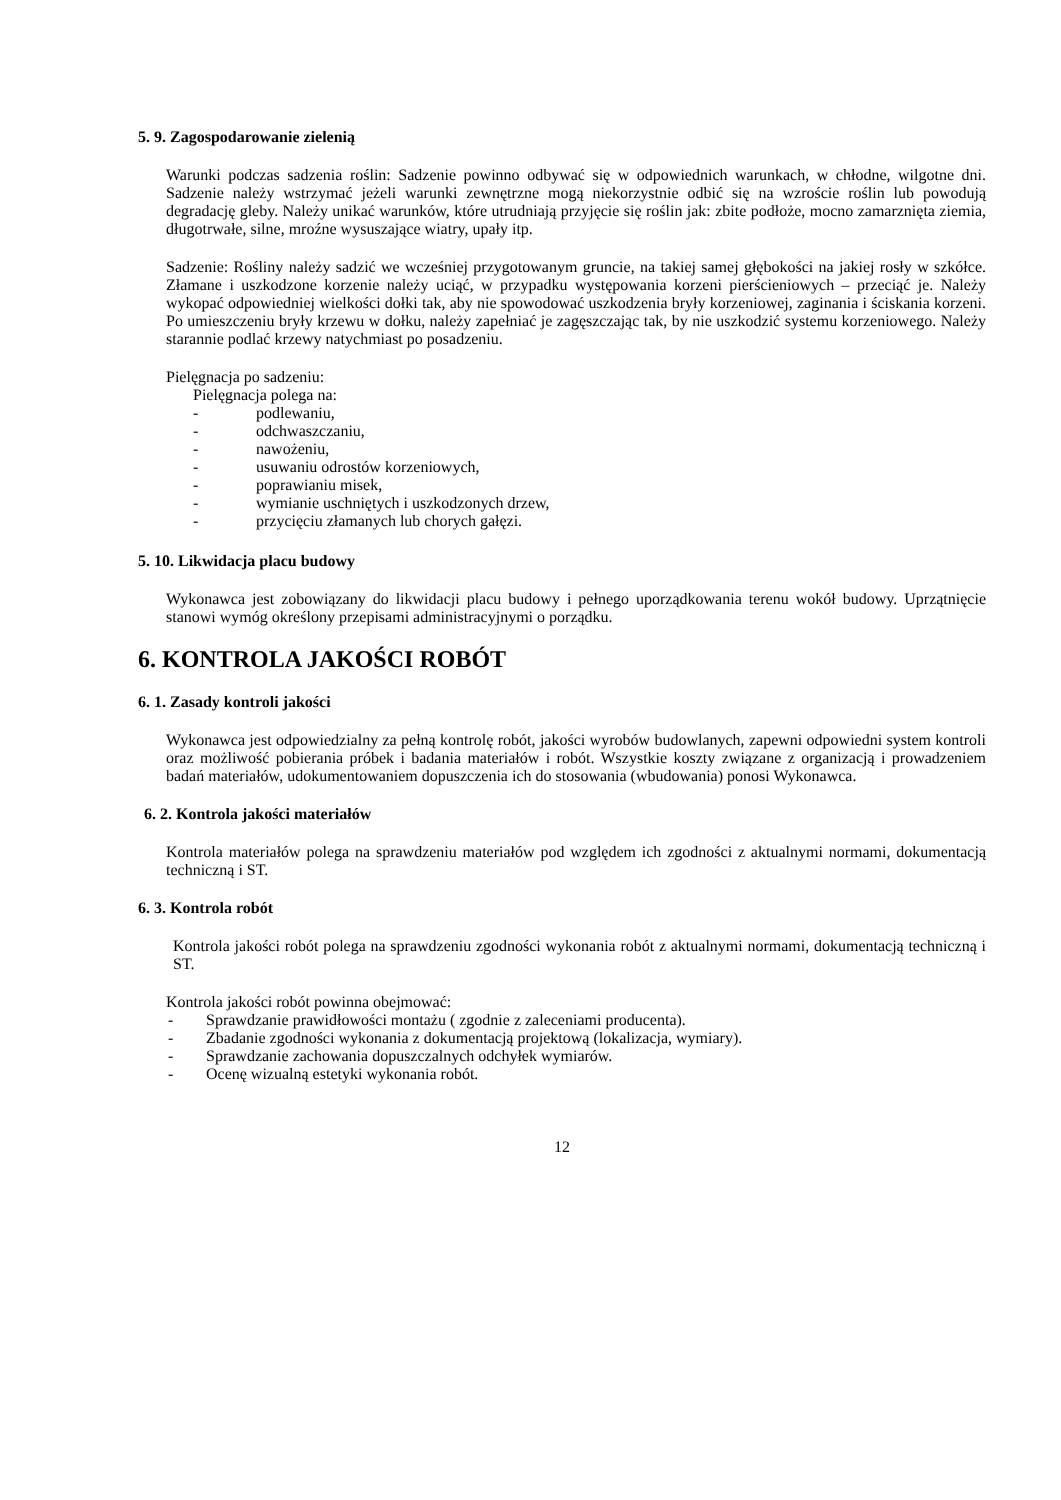5. 9. Zagospodarowanie zielenią
Warunki podczas sadzenia roślin: Sadzenie powinno odbywać się w odpowiednich warunkach, w chłodne, wilgotne dni. Sadzenie należy wstrzymać jeżeli warunki zewnętrzne mogą niekorzystnie odbić się na wzroście roślin lub powodują degradację gleby. Należy unikać warunków, które utrudniają przyjęcie się roślin jak: zbite podłoże, mocno zamarznięta ziemia, długotrwałe, silne, mroźne wysuszające wiatry, upały itp.
Sadzenie: Rośliny należy sadzić we wcześniej przygotowanym gruncie, na takiej samej głębokości na jakiej rosły w szkółce. Złamane i uszkodzone korzenie należy uciąć, w przypadku występowania korzeni pierścieniowych – przeciąć je. Należy wykopać odpowiedniej wielkości dołki tak, aby nie spowodować uszkodzenia bryły korzeniowej, zaginania i ściskania korzeni. Po umieszczeniu bryły krzewu w dołku, należy zapełniać je zagęszczając tak, by nie uszkodzić systemu korzeniowego. Należy starannie podlać krzewy natychmiast po posadzeniu.
Pielęgnacja po sadzeniu:
Pielęgnacja polega na:
- podlewaniu,
- odchwaszczaniu,
- nawożeniu,
- usuwaniu odrostów korzeniowych,
- poprawianiu misek,
- wymianie uschniętych i uszkodzonych drzew,
- przycięciu złamanych lub chorych gałęzi.
5. 10. Likwidacja placu budowy
Wykonawca jest zobowiązany do likwidacji placu budowy i pełnego uporządkowania terenu wokół budowy. Uprzątnięcie stanowi wymóg określony przepisami administracyjnymi o porządku.
6. KONTROLA JAKOŚCI ROBÓT
6. 1. Zasady kontroli jakości
Wykonawca jest odpowiedzialny za pełną kontrolę robót, jakości wyrobów budowlanych, zapewni odpowiedni system kontroli oraz możliwość pobierania próbek i badania materiałów i robót. Wszystkie koszty związane z organizacją i prowadzeniem badań materiałów, udokumentowaniem dopuszczenia ich do stosowania (wbudowania) ponosi Wykonawca.
6. 2. Kontrola jakości materiałów
Kontrola materiałów polega na sprawdzeniu materiałów pod względem ich zgodności z aktualnymi normami, dokumentacją techniczną i ST.
6. 3. Kontrola robót
Kontrola jakości robót polega na sprawdzeniu zgodności wykonania robót z aktualnymi normami, dokumentacją techniczną i ST.
Kontrola jakości robót powinna obejmować:
- Sprawdzanie prawidłowości montażu ( zgodnie z zaleceniami producenta).
- Zbadanie zgodności wykonania z dokumentacją projektową (lokalizacja, wymiary).
- Sprawdzanie zachowania dopuszczalnych odchyłek wymiarów.
- Ocenę wizualną estetyki wykonania robót.
12